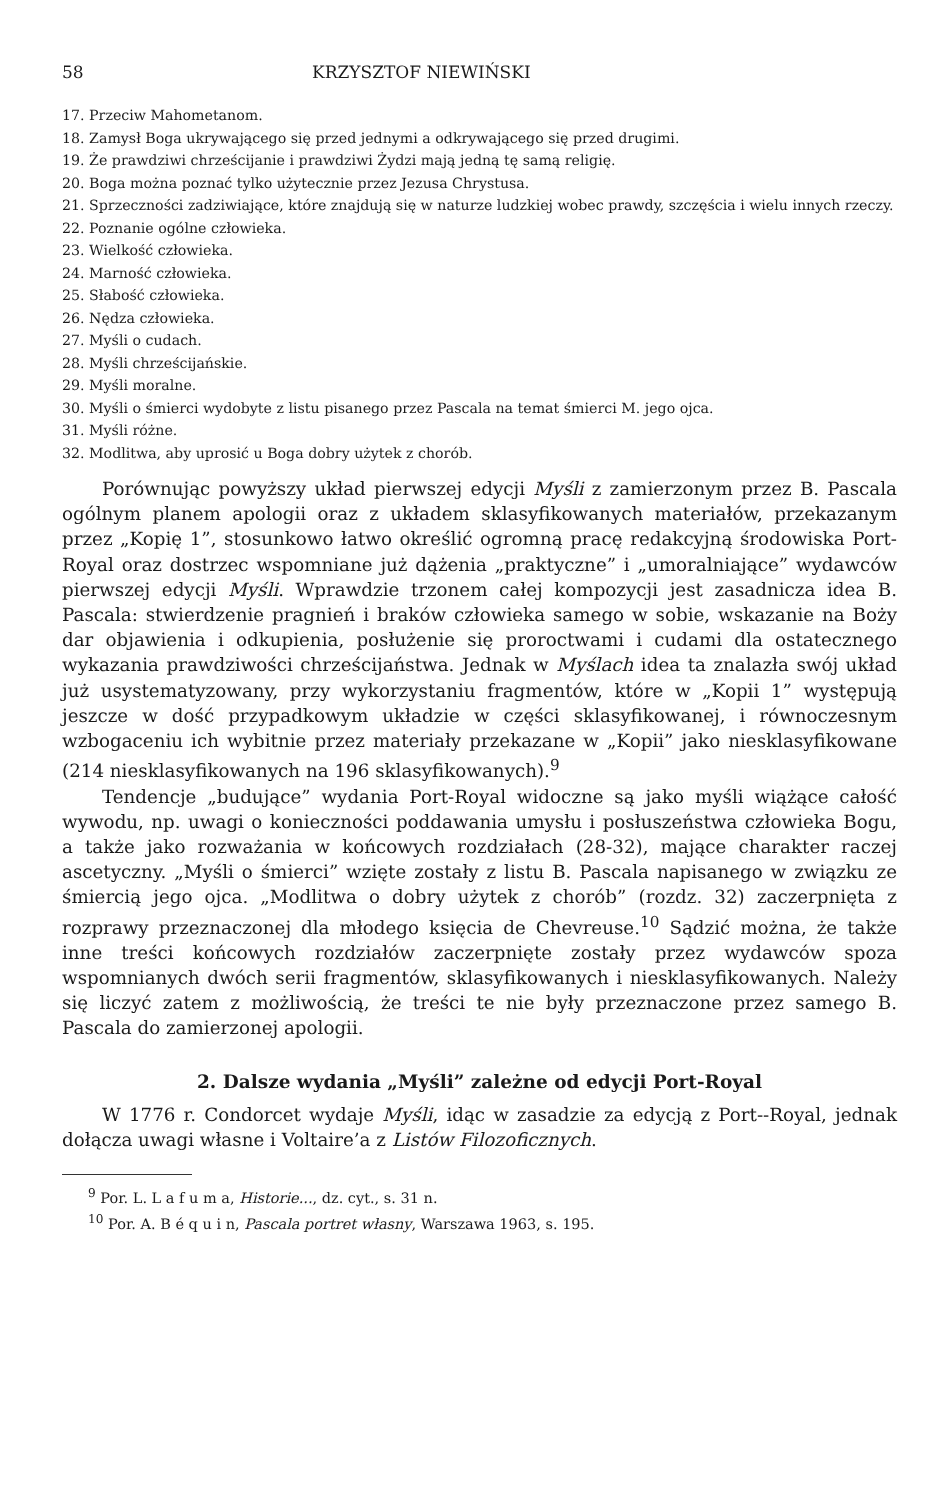58 KRZYSZTOF NIEWIŃSKI
17. Przeciw Mahometanom.
18. Zamysł Boga ukrywającego się przed jednymi a odkrywającego się przed drugimi.
19. Że prawdziwi chrześcijanie i prawdziwi Żydzi mają jedną tę samą religię.
20. Boga można poznać tylko użytecznie przez Jezusa Chrystusa.
21. Sprzeczności zadziwiające, które znajdują się w naturze ludzkiej wobec prawdy, szczęścia i wielu innych rzeczy.
22. Poznanie ogólne człowieka.
23. Wielkość człowieka.
24. Marność człowieka.
25. Słabość człowieka.
26. Nędza człowieka.
27. Myśli o cudach.
28. Myśli chrześcijańskie.
29. Myśli moralne.
30. Myśli o śmierci wydobyte z listu pisanego przez Pascala na temat śmierci M. jego ojca.
31. Myśli różne.
32. Modlitwa, aby uprosić u Boga dobry użytek z chorób.
Porównując powyższy układ pierwszej edycji Myśli z zamierzonym przez B. Pascala ogólnym planem apologii oraz z układem sklasyfikowanych materiałów, przekazanym przez „Kopię 1”, stosunkowo łatwo określić ogromną pracę redakcyjną środowiska Port-Royal oraz dostrzec wspomniane już dążenia „praktyczne” i „umoralniające” wydawców pierwszej edycji Myśli. Wprawdzie trzonem całej kompozycji jest zasadnicza idea B. Pascala: stwierdzenie pragnień i braków człowieka samego w sobie, wskazanie na Boży dar objawienia i odkupienia, posłużenie się proroctwami i cudami dla ostatecznego wykazania prawdziwości chrześcijaństwa. Jednak w Myślach idea ta znalazła swój układ już usystematyzowany, przy wykorzystaniu fragmentów, które w „Kopii 1” występują jeszcze w dość przypadkowym układzie w części sklasyfikowanej, i równoczesnym wzbogaceniu ich wybitnie przez materiały przekazane w „Kopii” jako niesklasyfikowane (214 niesklasyfikowanych na 196 sklasyfikowanych).<sup>9</sup>
Tendencje „budujące” wydania Port-Royal widoczne są jako myśli wiążące całość wywodu, np. uwagi o konieczności poddawania umysłu i posłuszeństwa człowieka Bogu, a także jako rozważania w końcowych rozdziałach (28-32), mające charakter raczej ascetyczny. „Myśli o śmierci” wzięte zostały z listu B. Pascala napisanego w związku ze śmiercią jego ojca. „Modlitwa o dobry użytek z chorób” (rozdz. 32) zaczerpnięta z rozprawy przeznaczonej dla młodego księcia de Chevreuse.<sup>10</sup> Sądzić można, że także inne treści końcowych rozdziałów zaczerpnięte zostały przez wydawców spoza wspomnianych dwóch serii fragmentów, sklasyfikowanych i niesklasyfikowanych. Należy się liczyć zatem z możliwością, że treści te nie były przeznaczone przez samego B. Pascala do zamierzonej apologii.
2. Dalsze wydania „Myśli” zależne od edycji Port-Royal
W 1776 r. Condorcet wydaje Myśli, idąc w zasadzie za edycją z Port--Royal, jednak dołącza uwagi własne i Voltaire’a z Listów Filozoficznych.
<sup>9</sup> Por. L. L a f u m a, Historie..., dz. cyt., s. 31 n.
<sup>10</sup> Por. A. B é q u i n, Pascala portret własny, Warszawa 1963, s. 195.